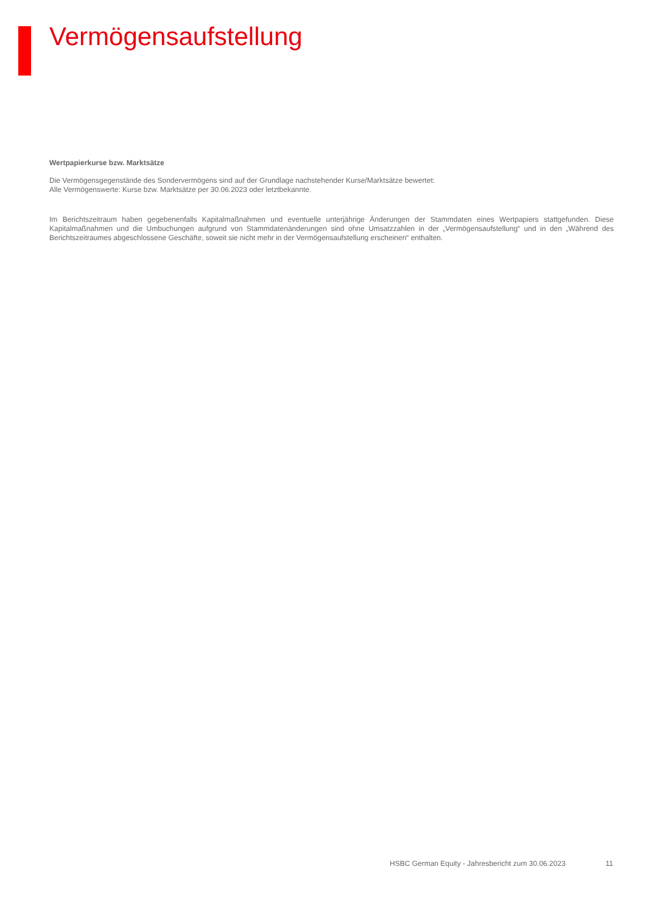Vermögensaufstellung
Wertpapierkurse bzw. Marktsätze
Die Vermögensgegenstände des Sondervermögens sind auf der Grundlage nachstehender Kurse/Marktsätze bewertet:
Alle Vermögenswerte: Kurse bzw. Marktsätze per 30.06.2023 oder letztbekannte.
Im Berichtszeitraum haben gegebenenfalls Kapitalmaßnahmen und eventuelle unterjährige Änderungen der Stammdaten eines Wertpapiers stattgefunden. Diese Kapitalmaßnahmen und die Umbuchungen aufgrund von Stammdatenänderungen sind ohne Umsatzzahlen in der „Vermögensaufstellung“ und in den „Während des Berichtszeitraumes abgeschlossene Geschäfte, soweit sie nicht mehr in der Vermögensaufstellung erscheinen“ enthalten.
HSBC German Equity - Jahresbericht zum 30.06.2023 11